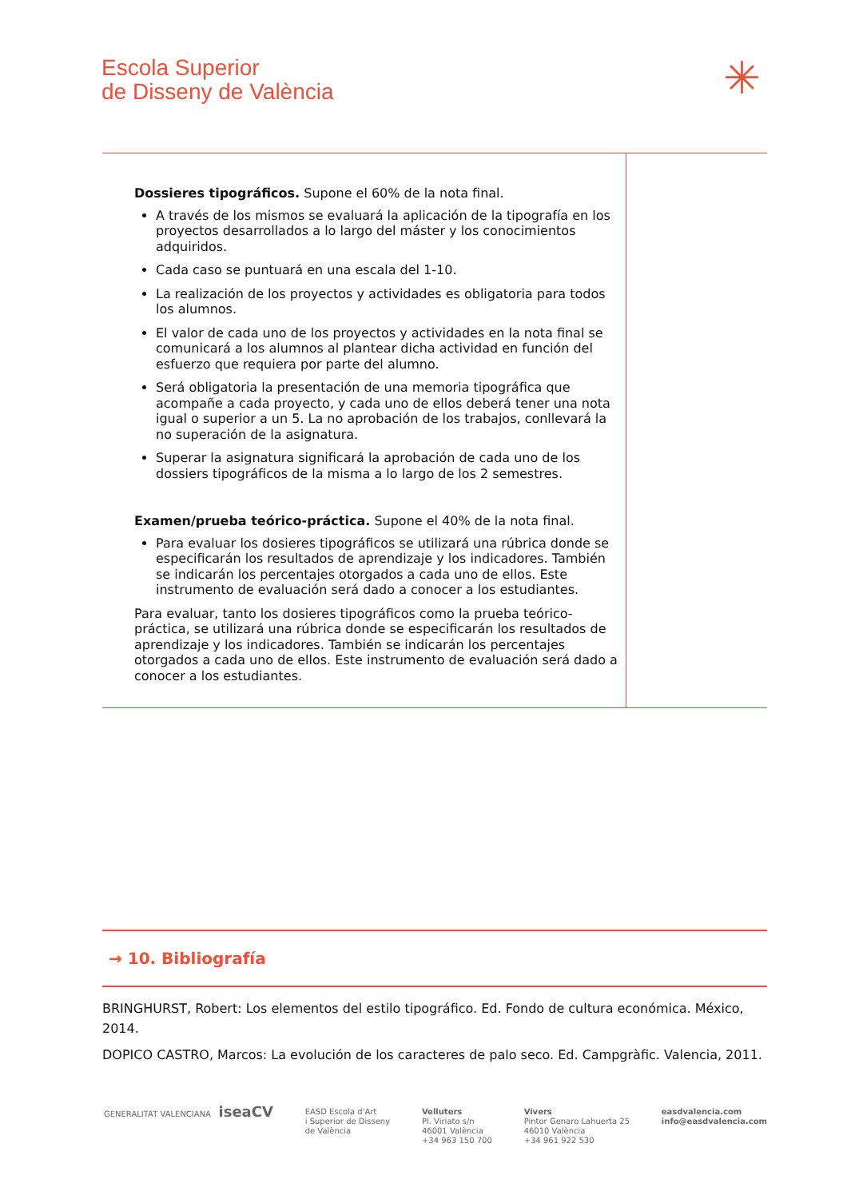Escola Superior
de Disseny de València
✳
| Dossieres tipográficos. Supone el 60% de la nota final. A través de los mismos se evaluará la aplicación de la tipografía en los proyectos desarrollados a lo largo del máster y los conocimientos adquiridos. Cada caso se puntuará en una escala del 1-10. La realización de los proyectos y actividades es obligatoria para todos los alumnos. El valor de cada uno de los proyectos y actividades en la nota final se comunicará a los alumnos al plantear dicha actividad en función del esfuerzo que requiera por parte del alumno. Será obligatoria la presentación de una memoria tipográfica que acompañe a cada proyecto, y cada uno de ellos deberá tener una nota igual o superior a un 5. La no aprobación de los trabajos, conllevará la no superación de la asignatura. Superar la asignatura significará la aprobación de cada uno de los dossiers tipográficos de la misma a lo largo de los 2 semestres. Examen/prueba teórico-práctica. Supone el 40% de la nota final. Para evaluar los dosieres tipográficos se utilizará una rúbrica donde se especificarán los resultados de aprendizaje y los indicadores. También se indicarán los percentajes otorgados a cada uno de ellos. Este instrumento de evaluación será dado a conocer a los estudiantes. Para evaluar, tanto los dosieres tipográficos como la prueba teórico-práctica, se utilizará una rúbrica donde se especificarán los resultados de aprendizaje y los indicadores. También se indicarán los percentajes otorgados a cada uno de ellos. Este instrumento de evaluación será dado a conocer a los estudiantes. | |
→ 10. Bibliografía
BRINGHURST, Robert: Los elementos del estilo tipográfico. Ed. Fondo de cultura económica. México, 2014.
DOPICO CASTRO, Marcos: La evolución de los caracteres de palo seco. Ed. Campgràfic. Valencia, 2011.
GENERALITAT VALENCIANA iseaCV
EASD Escola d'Art
i Superior de Disseny
de València
Velluters
Pl. Viriato s/n
46001 València
+34 963 150 700
Vivers
Pintor Genaro Lahuerta 25
46010 València
+34 961 922 530
easdvalencia.com
info@easdvalencia.com